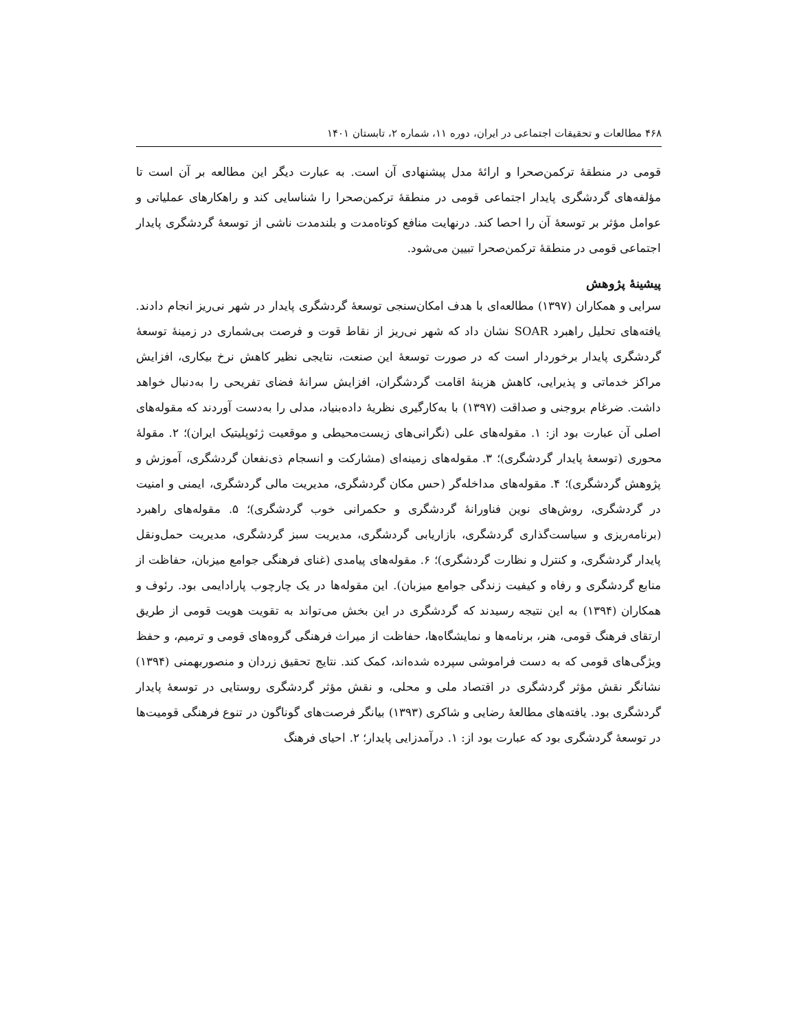۴۶۸ مطالعات و تحقیقات اجتماعی در ایران، دوره ۱۱، شماره ۲، تابستان ۱۴۰۱
قومی در منطقهٔ ترکمن‌صحرا و ارائهٔ مدل پیشنهادی آن است. به عبارت دیگر این مطالعه بر آن است تا مؤلفه‌های گردشگری پایدار اجتماعی قومی در منطقهٔ ترکمن‌صحرا را شناسایی کند و راهکارهای عملیاتی و عوامل مؤثر بر توسعهٔ آن را احصا کند. درنهایت منافع کوتاه‌مدت و بلندمدت ناشی از توسعهٔ گردشگری پایدار اجتماعی قومی در منطقهٔ ترکمن‌صحرا تبیین می‌شود.
پیشینهٔ پژوهش
سرایی و همکاران (۱۳۹۷) مطالعه‌ای با هدف امکان‌سنجی توسعهٔ گردشگری پایدار در شهر نی‌ریز انجام دادند. یافته‌های تحلیل راهبرد SOAR نشان داد که شهر نی‌ریز از نقاط قوت و فرصت بی‌شماری در زمینهٔ توسعهٔ گردشگری پایدار برخوردار است که در صورت توسعهٔ این صنعت، نتایجی نظیر کاهش نرخ بیکاری، افزایش مراکز خدماتی و پذیرایی، کاهش هزینهٔ اقامت گردشگران، افزایش سرانهٔ فضای تفریحی را به‌دنبال خواهد داشت. ضرغام بروجنی و صداقت (۱۳۹۷) با به‌کارگیری نظریهٔ داده‌بنیاد، مدلی را به‌دست آوردند که مقوله‌های اصلی آن عبارت بود از: ۱. مقوله‌های علی (نگرانی‌های زیست‌محیطی و موقعیت ژئوپلیتیک ایران)؛ ۲. مقولهٔ محوری (توسعهٔ پایدار گردشگری)؛ ۳. مقوله‌های زمینه‌ای (مشارکت و انسجام ذی‌نفعان گردشگری، آموزش و پژوهش گردشگری)؛ ۴. مقوله‌های مداخله‌گر (حس مکان گردشگری، مدیریت مالی گردشگری، ایمنی و امنیت در گردشگری، روش‌های نوین فناورانهٔ گردشگری و حکمرانی خوب گردشگری)؛ ۵. مقوله‌های راهبرد (برنامه‌ریزی و سیاست‌گذاری گردشگری، بازاریابی گردشگری، مدیریت سبز گردشگری، مدیریت حمل‌ونقل پایدار گردشگری، و کنترل و نظارت گردشگری)؛ ۶. مقوله‌های پیامدی (غنای فرهنگی جوامع میزبان، حفاظت از منابع گردشگری و رفاه و کیفیت زندگی جوامع میزبان). این مقوله‌ها در یک چارچوب پارادایمی بود. رئوف و همکاران (۱۳۹۴) به این نتیجه رسیدند که گردشگری در این بخش می‌تواند به تقویت هویت قومی از طریق ارتقای فرهنگ قومی، هنر، برنامه‌ها و نمایشگاه‌ها، حفاظت از میراث فرهنگی گروه‌های قومی و ترمیم، و حفظ ویژگی‌های قومی که به دست فراموشی سپرده شده‌اند، کمک کند. نتایج تحقیق زردان و منصوربهمنی (۱۳۹۴) نشانگر نقش مؤثر گردشگری در اقتصاد ملی و محلی، و نقش مؤثر گردشگری روستایی در توسعهٔ پایدار گردشگری بود. یافته‌های مطالعهٔ رضایی و شاکری (۱۳۹۳) بیانگر فرصت‌های گوناگون در تنوع فرهنگی قومیت‌ها در توسعهٔ گردشگری بود که عبارت بود از: ۱. درآمدزایی پایدار؛ ۲. احیای فرهنگ